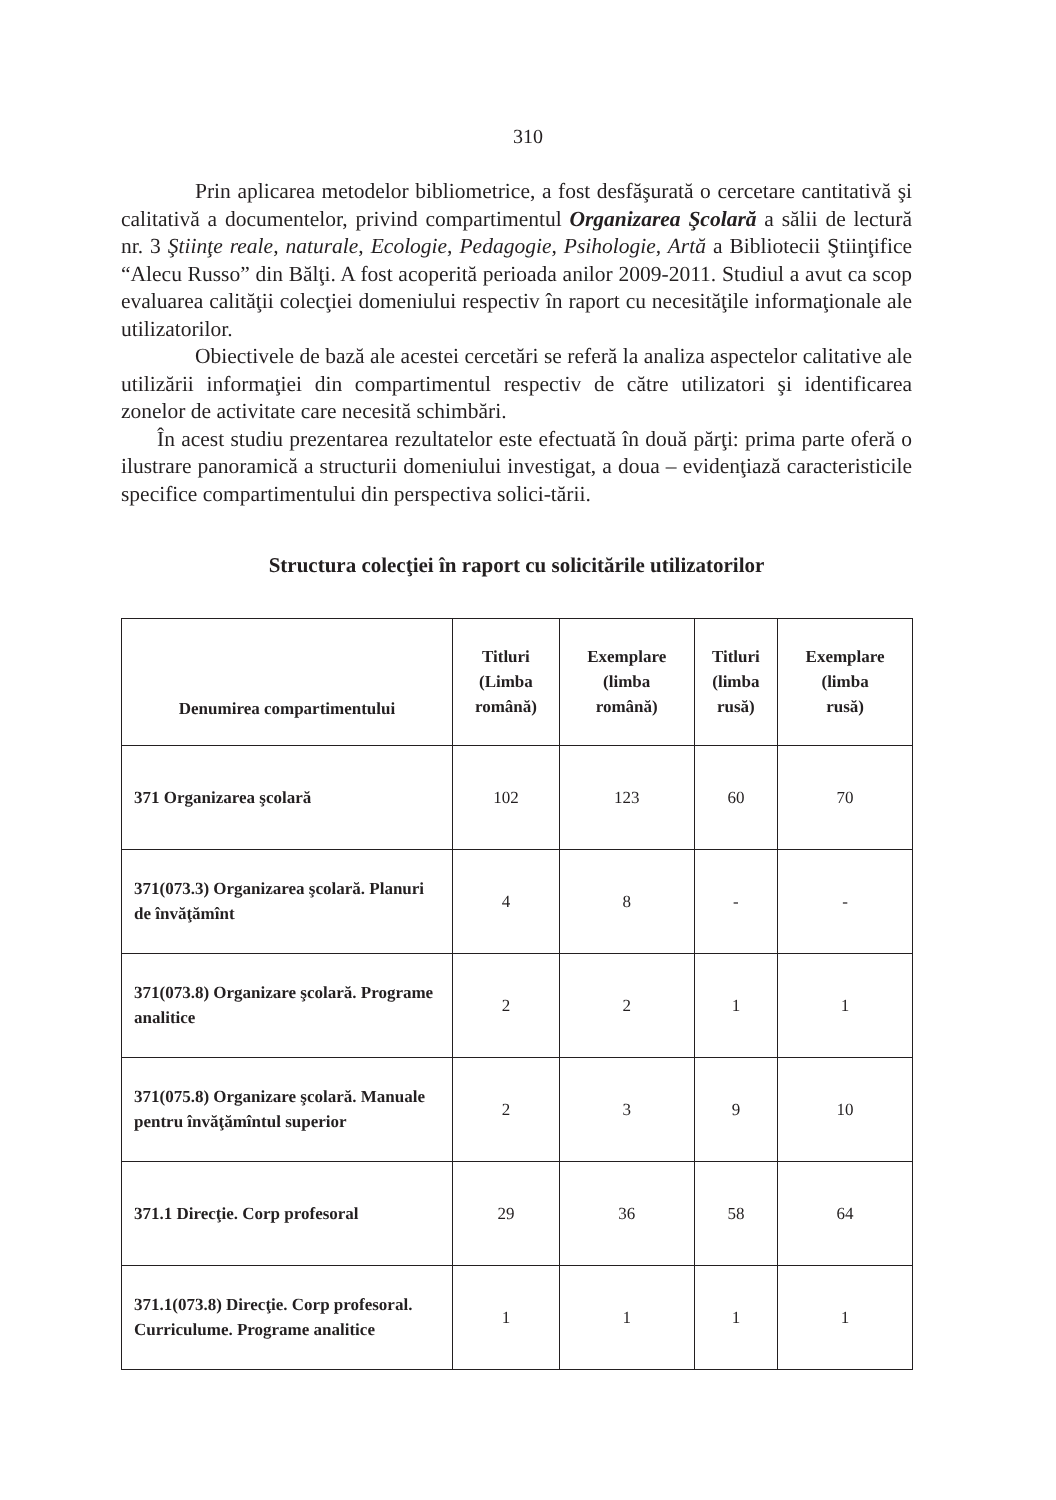310
Prin aplicarea metodelor bibliometrice, a fost desfăşurată o cercetare cantitativă şi calitativă a documentelor, privind compartimentul Organizarea Şcolară a sălii de lectură nr. 3 Ştiinţe reale, naturale, Ecologie, Pedagogie, Psihologie, Artă a Bibliotecii Ştiinţifice “Alecu Russo” din Bălţi. A fost acoperită perioada anilor 2009-2011. Studiul a avut ca scop evaluarea calităţii colecţiei domeniului respectiv în raport cu necesităţile informaţionale ale utilizatorilor.
Obiectivele de bază ale acestei cercetări se referă la analiza aspectelor calitative ale utilizării informaţiei din compartimentul respectiv de către utilizatori şi identificarea zonelor de activitate care necesită schimbări.
În acest studiu prezentarea rezultatelor este efectuată în două părţi: prima parte oferă o ilustrare panoramică a structurii domeniului investigat, a doua – evidenţiază caracteristicile specifice compartimentului din perspectiva solici-tării.
Structura colecţiei în raport cu solicitările utilizatorilor
| Denumirea compartimentului | Titluri (Limba română) | Exemplare (limba română) | Titluri (limba rusă) | Exemplare (limba rusă) |
| --- | --- | --- | --- | --- |
| 371 Organizarea şcolară | 102 | 123 | 60 | 70 |
| 371(073.3) Organizarea şcolară. Planuri de învăţămînt | 4 | 8 | - | - |
| 371(073.8) Organizare şcolară. Programe analitice | 2 | 2 | 1 | 1 |
| 371(075.8) Organizare şcolară. Manuale pentru învăţămîntul superior | 2 | 3 | 9 | 10 |
| 371.1 Direcţie. Corp profesoral | 29 | 36 | 58 | 64 |
| 371.1(073.8) Direcţie. Corp profesoral. Curriculume. Programe analitice | 1 | 1 | 1 | 1 |